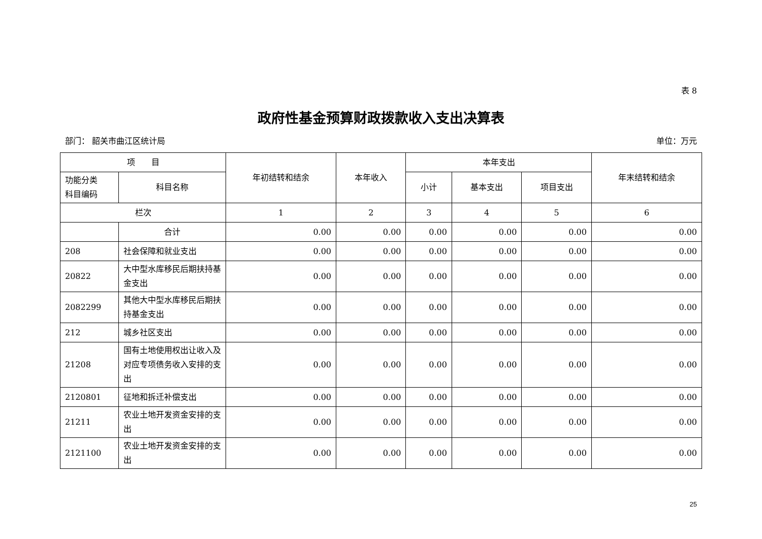表 8
政府性基金预算财政拨款收入支出决算表
部门： 韶关市曲江区统计局 单位：万元
| 项 目 | | 年初结转和结余 | 本年收入 | 本年支出 | | | 年末结转和结余 |
| --- | --- | --- | --- | --- | --- | --- | --- |
| 功能分类 科目编码 | 科目名称 | | | 小计 | 基本支出 | 项目支出 | |
| 栏次 | | 1 | 2 | 3 | 4 | 5 | 6 |
| | 合计 | 0.00 | 0.00 | 0.00 | 0.00 | 0.00 | 0.00 |
| 208 | 社会保障和就业支出 | 0.00 | 0.00 | 0.00 | 0.00 | 0.00 | 0.00 |
| 20822 | 大中型水库移民后期扶持基金支出 | 0.00 | 0.00 | 0.00 | 0.00 | 0.00 | 0.00 |
| 2082299 | 其他大中型水库移民后期扶持基金支出 | 0.00 | 0.00 | 0.00 | 0.00 | 0.00 | 0.00 |
| 212 | 城乡社区支出 | 0.00 | 0.00 | 0.00 | 0.00 | 0.00 | 0.00 |
| 21208 | 国有土地使用权出让收入及对应专项债务收入安排的支出 | 0.00 | 0.00 | 0.00 | 0.00 | 0.00 | 0.00 |
| 2120801 | 征地和拆迁补偿支出 | 0.00 | 0.00 | 0.00 | 0.00 | 0.00 | 0.00 |
| 21211 | 农业土地开发资金安排的支出 | 0.00 | 0.00 | 0.00 | 0.00 | 0.00 | 0.00 |
| 2121100 | 农业土地开发资金安排的支出 | 0.00 | 0.00 | 0.00 | 0.00 | 0.00 | 0.00 |
25